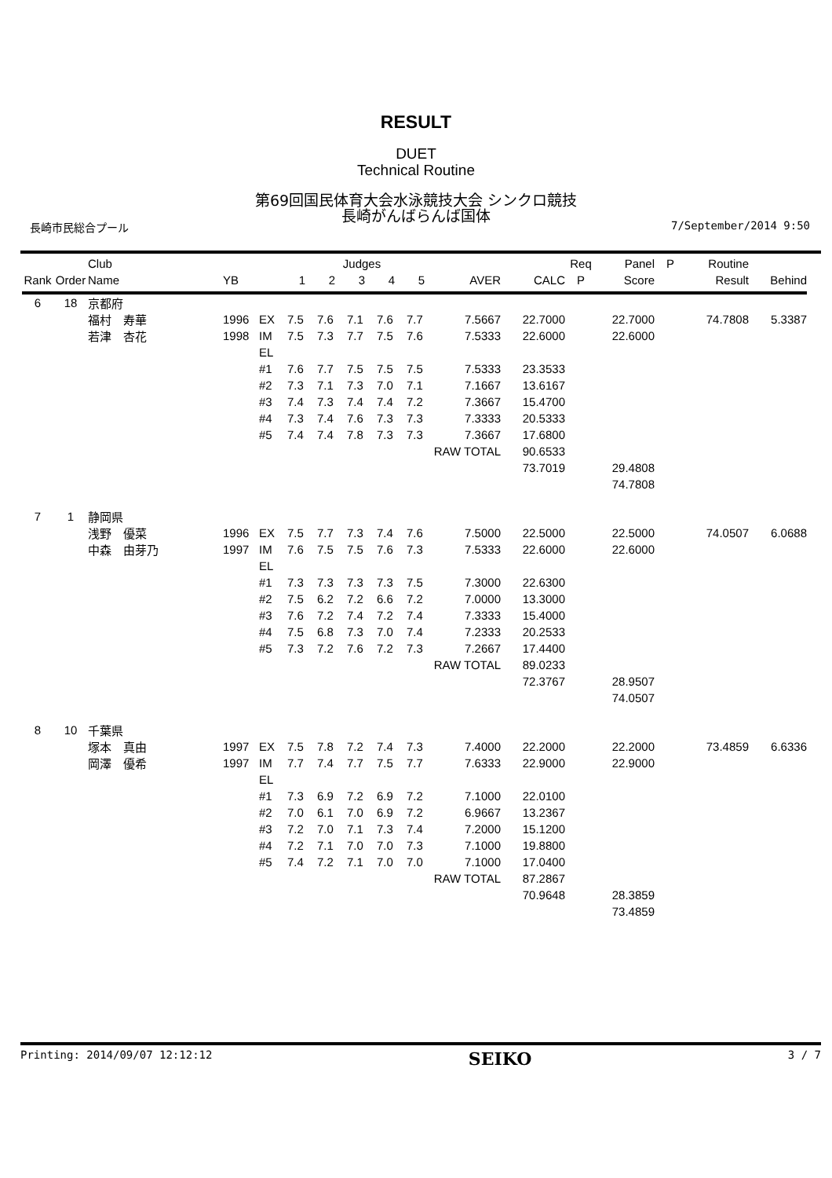RESULT
DUET
Technical Routine
第69回国民体育大会水泳競技大会 シンクロ競技
長崎がんばらんば国体
長崎市民総合プール 7/September/2014 9:50
| | | Club | | | Judges | | | | | | | Req | Panel | P | Routine | |
| --- | --- | --- | --- | --- | --- | --- | --- | --- | --- | --- | --- | --- | --- | --- | --- | --- |
| Rank | Order | Name | YB | | 1 | 2 | 3 | 4 | 5 | AVER | CALC | P | Score | | Result | Behind |
| 6 | 18 | 京都府 | | | | | | | | | | | | | | |
| | | 福村 寿華 | 1996 | EX | 7.5 | 7.6 | 7.1 | 7.6 | 7.7 | 7.5667 | 22.7000 | | 22.7000 | | 74.7808 | 5.3387 |
| | | 若津 杏花 | 1998 | IM | 7.5 | 7.3 | 7.7 | 7.5 | 7.6 | 7.5333 | 22.6000 | | 22.6000 | | | |
| | | | | EL | | | | | | | | | | | | |
| | | | | #1 | 7.6 | 7.7 | 7.5 | 7.5 | 7.5 | 7.5333 | 23.3533 | | | | | |
| | | | | #2 | 7.3 | 7.1 | 7.3 | 7.0 | 7.1 | 7.1667 | 13.6167 | | | | | |
| | | | | #3 | 7.4 | 7.3 | 7.4 | 7.4 | 7.2 | 7.3667 | 15.4700 | | | | | |
| | | | | #4 | 7.3 | 7.4 | 7.6 | 7.3 | 7.3 | 7.3333 | 20.5333 | | | | | |
| | | | | #5 | 7.4 | 7.4 | 7.8 | 7.3 | 7.3 | 7.3667 | 17.6800 | | | | | |
| | | | | | | | | | RAW TOTAL | | 90.6533 | | | | | |
| | | | | | | | | | | | 73.7019 | | 29.4808 | | | |
| | | | | | | | | | | | | | 74.7808 | | | |
| 7 | 1 | 静岡県 | | | | | | | | | | | | | | |
| | | 浅野 優菜 | 1996 | EX | 7.5 | 7.7 | 7.3 | 7.4 | 7.6 | 7.5000 | 22.5000 | | 22.5000 | | 74.0507 | 6.0688 |
| | | 中森 由芽乃 | 1997 | IM | 7.6 | 7.5 | 7.5 | 7.6 | 7.3 | 7.5333 | 22.6000 | | 22.6000 | | | |
| | | | | EL | | | | | | | | | | | | |
| | | | | #1 | 7.3 | 7.3 | 7.3 | 7.3 | 7.5 | 7.3000 | 22.6300 | | | | | |
| | | | | #2 | 7.5 | 6.2 | 7.2 | 6.6 | 7.2 | 7.0000 | 13.3000 | | | | | |
| | | | | #3 | 7.6 | 7.2 | 7.4 | 7.2 | 7.4 | 7.3333 | 15.4000 | | | | | |
| | | | | #4 | 7.5 | 6.8 | 7.3 | 7.0 | 7.4 | 7.2333 | 20.2533 | | | | | |
| | | | | #5 | 7.3 | 7.2 | 7.6 | 7.2 | 7.3 | 7.2667 | 17.4400 | | | | | |
| | | | | | | | | | RAW TOTAL | | 89.0233 | | | | | |
| | | | | | | | | | | | 72.3767 | | 28.9507 | | | |
| | | | | | | | | | | | | | 74.0507 | | | |
| 8 | 10 | 千葉県 | | | | | | | | | | | | | | |
| | | 塚本 真由 | 1997 | EX | 7.5 | 7.8 | 7.2 | 7.4 | 7.3 | 7.4000 | 22.2000 | | 22.2000 | | 73.4859 | 6.6336 |
| | | 岡澤 優希 | 1997 | IM | 7.7 | 7.4 | 7.7 | 7.5 | 7.7 | 7.6333 | 22.9000 | | 22.9000 | | | |
| | | | | EL | | | | | | | | | | | | |
| | | | | #1 | 7.3 | 6.9 | 7.2 | 6.9 | 7.2 | 7.1000 | 22.0100 | | | | | |
| | | | | #2 | 7.0 | 6.1 | 7.0 | 6.9 | 7.2 | 6.9667 | 13.2367 | | | | | |
| | | | | #3 | 7.2 | 7.0 | 7.1 | 7.3 | 7.4 | 7.2000 | 15.1200 | | | | | |
| | | | | #4 | 7.2 | 7.1 | 7.0 | 7.0 | 7.3 | 7.1000 | 19.8800 | | | | | |
| | | | | #5 | 7.4 | 7.2 | 7.1 | 7.0 | 7.0 | 7.1000 | 17.0400 | | | | | |
| | | | | | | | | | RAW TOTAL | | 87.2867 | | | | | |
| | | | | | | | | | | | 70.9648 | | 28.3859 | | | |
| | | | | | | | | | | | | | 73.4859 | | | |
Printing: 2014/09/07 12:12:12 SEIKO 3 / 7